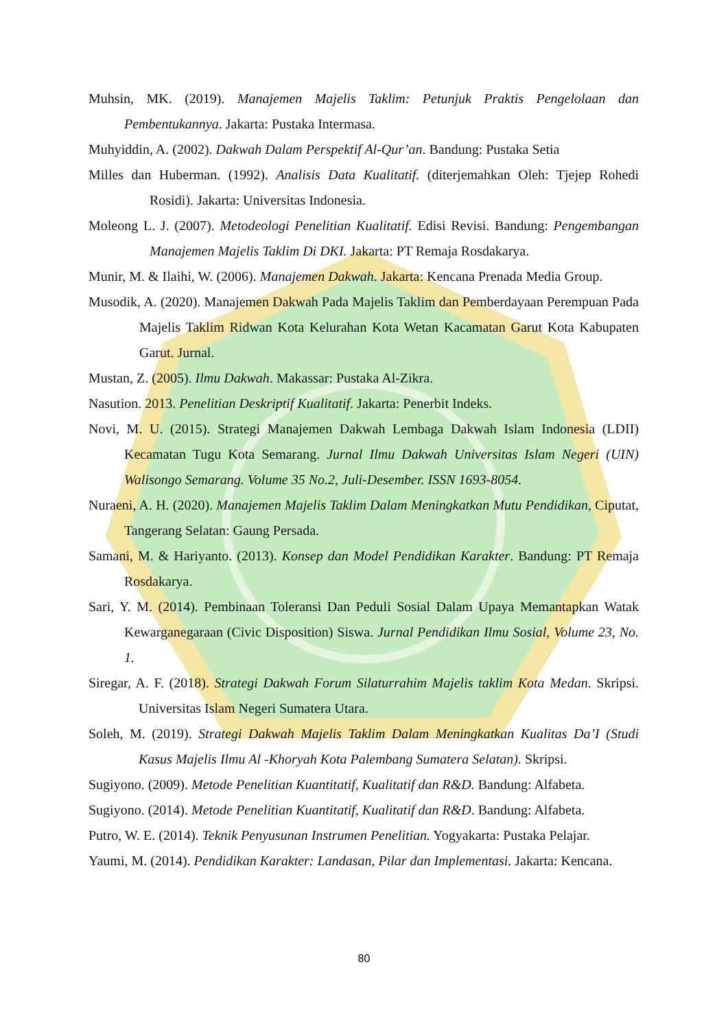Muhsin, MK. (2019). Manajemen Majelis Taklim: Petunjuk Praktis Pengelolaan dan Pembentukannya. Jakarta: Pustaka Intermasa.
Muhyiddin, A. (2002). Dakwah Dalam Perspektif Al-Qur’an. Bandung: Pustaka Setia
Milles dan Huberman. (1992). Analisis Data Kualitatif. (diterjemahkan Oleh: Tjejep Rohedi Rosidi). Jakarta: Universitas Indonesia.
Moleong L. J. (2007). Metodeologi Penelitian Kualitatif. Edisi Revisi. Bandung: Pengembangan Manajemen Majelis Taklim Di DKI. Jakarta: PT Remaja Rosdakarya.
Munir, M. & Ilaihi, W. (2006). Manajemen Dakwah. Jakarta: Kencana Prenada Media Group.
Musodik, A. (2020). Manajemen Dakwah Pada Majelis Taklim dan Pemberdayaan Perempuan Pada Majelis Taklim Ridwan Kota Kelurahan Kota Wetan Kacamatan Garut Kota Kabupaten Garut. Jurnal.
Mustan, Z. (2005). Ilmu Dakwah. Makassar: Pustaka Al-Zikra.
Nasution. 2013. Penelitian Deskriptif Kualitatif. Jakarta: Penerbit Indeks.
Novi, M. U. (2015). Strategi Manajemen Dakwah Lembaga Dakwah Islam Indonesia (LDII) Kecamatan Tugu Kota Semarang. Jurnal Ilmu Dakwah Universitas Islam Negeri (UIN) Walisongo Semarang. Volume 35 No.2, Juli-Desember. ISSN 1693-8054.
Nuraeni, A. H. (2020). Manajemen Majelis Taklim Dalam Meningkatkan Mutu Pendidikan, Ciputat, Tangerang Selatan: Gaung Persada.
Samani, M. & Hariyanto. (2013). Konsep dan Model Pendidikan Karakter. Bandung: PT Remaja Rosdakarya.
Sari, Y. M. (2014). Pembinaan Toleransi Dan Peduli Sosial Dalam Upaya Memantapkan Watak Kewarganegaraan (Civic Disposition) Siswa. Jurnal Pendidikan Ilmu Sosial, Volume 23, No. 1.
Siregar, A. F. (2018). Strategi Dakwah Forum Silaturrahim Majelis taklim Kota Medan. Skripsi. Universitas Islam Negeri Sumatera Utara.
Soleh, M. (2019). Strategi Dakwah Majelis Taklim Dalam Meningkatkan Kualitas Da’I (Studi Kasus Majelis Ilmu Al -Khoryah Kota Palembang Sumatera Selatan). Skripsi.
Sugiyono. (2009). Metode Penelitian Kuantitatif, Kualitatif dan R&D. Bandung: Alfabeta.
Sugiyono. (2014). Metode Penelitian Kuantitatif, Kualitatif dan R&D. Bandung: Alfabeta.
Putro, W. E. (2014). Teknik Penyusunan Instrumen Penelitian. Yogyakarta: Pustaka Pelajar.
Yaumi, M. (2014). Pendidikan Karakter: Landasan, Pilar dan Implementasi. Jakarta: Kencana.
80